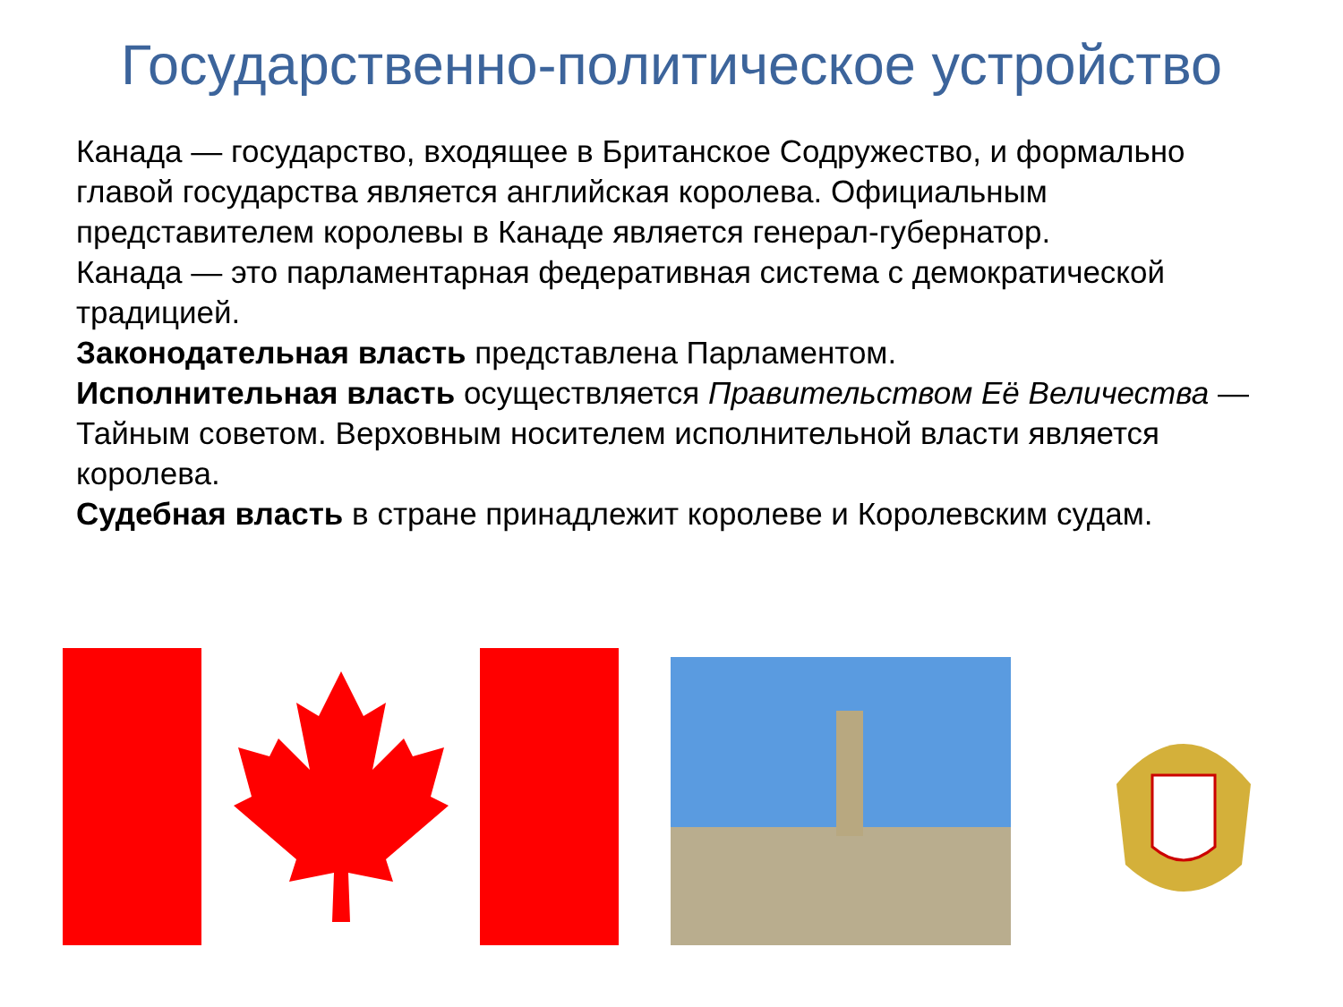Государственно-политическое устройство
Канада — государство, входящее в Британское Содружество, и формально главой государства является английская королева. Официальным представителем королевы в Канаде является генерал-губернатор.
Канада — это парламентарная федеративная система с демократической традицией.
Законодательная власть представлена Парламентом.
Исполнительная власть осуществляется Правительством Её Величества — Тайным советом. Верховным носителем исполнительной власти является королева.
Судебная власть в стране принадлежит королеве и Королевским судам.